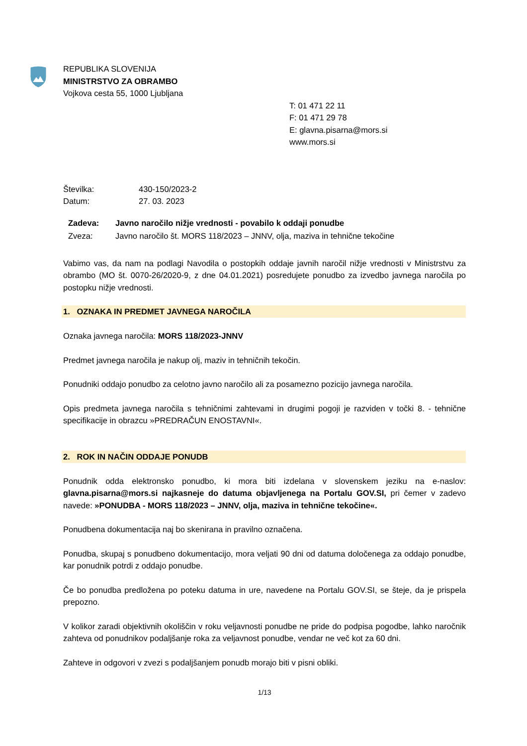REPUBLIKA SLOVENIJA
MINISTRSTVO ZA OBRAMBO
Vojkova cesta 55, 1000 Ljubljana
T: 01 471 22 11
F: 01 471 29 78
E: glavna.pisarna@mors.si
www.mors.si
Številka: 430-150/2023-2
Datum: 27. 03. 2023
Zadeva: Javno naročilo nižje vrednosti - povabilo k oddaji ponudbe
Zveza: Javno naročilo št. MORS 118/2023 – JNNV, olja, maziva in tehnične tekočine
Vabimo vas, da nam na podlagi Navodila o postopkih oddaje javnih naročil nižje vrednosti v Ministrstvu za obrambo (MO št. 0070-26/2020-9, z dne 04.01.2021) posredujete ponudbo za izvedbo javnega naročila po postopku nižje vrednosti.
1. OZNAKA IN PREDMET JAVNEGA NAROČILA
Oznaka javnega naročila: MORS 118/2023-JNNV
Predmet javnega naročila je nakup olj, maziv in tehničnih tekočin.
Ponudniki oddajo ponudbo za celotno javno naročilo ali za posamezno pozicijo javnega naročila.
Opis predmeta javnega naročila s tehničnimi zahtevami in drugimi pogoji je razviden v točki 8. - tehnične specifikacije in obrazcu »PREDRAČUN ENOSTAVNI«.
2. ROK IN NAČIN ODDAJE PONUDB
Ponudnik odda elektronsko ponudbo, ki mora biti izdelana v slovenskem jeziku na e-naslov: glavna.pisarna@mors.si najkasneje do datuma objavljenega na Portalu GOV.SI, pri čemer v zadevo navede: »PONUDBA - MORS 118/2023 – JNNV, olja, maziva in tehnične tekočine«.
Ponudbena dokumentacija naj bo skenirana in pravilno označena.
Ponudba, skupaj s ponudbeno dokumentacijo, mora veljati 90 dni od datuma določenega za oddajo ponudbe, kar ponudnik potrdi z oddajo ponudbe.
Če bo ponudba predložena po poteku datuma in ure, navedene na Portalu GOV.SI, se šteje, da je prispela prepozno.
V kolikor zaradi objektivnih okoliščin v roku veljavnosti ponudbe ne pride do podpisa pogodbe, lahko naročnik zahteva od ponudnikov podaljšanje roka za veljavnost ponudbe, vendar ne več kot za 60 dni.
Zahteve in odgovori v zvezi s podaljšanjem ponudb morajo biti v pisni obliki.
1/13